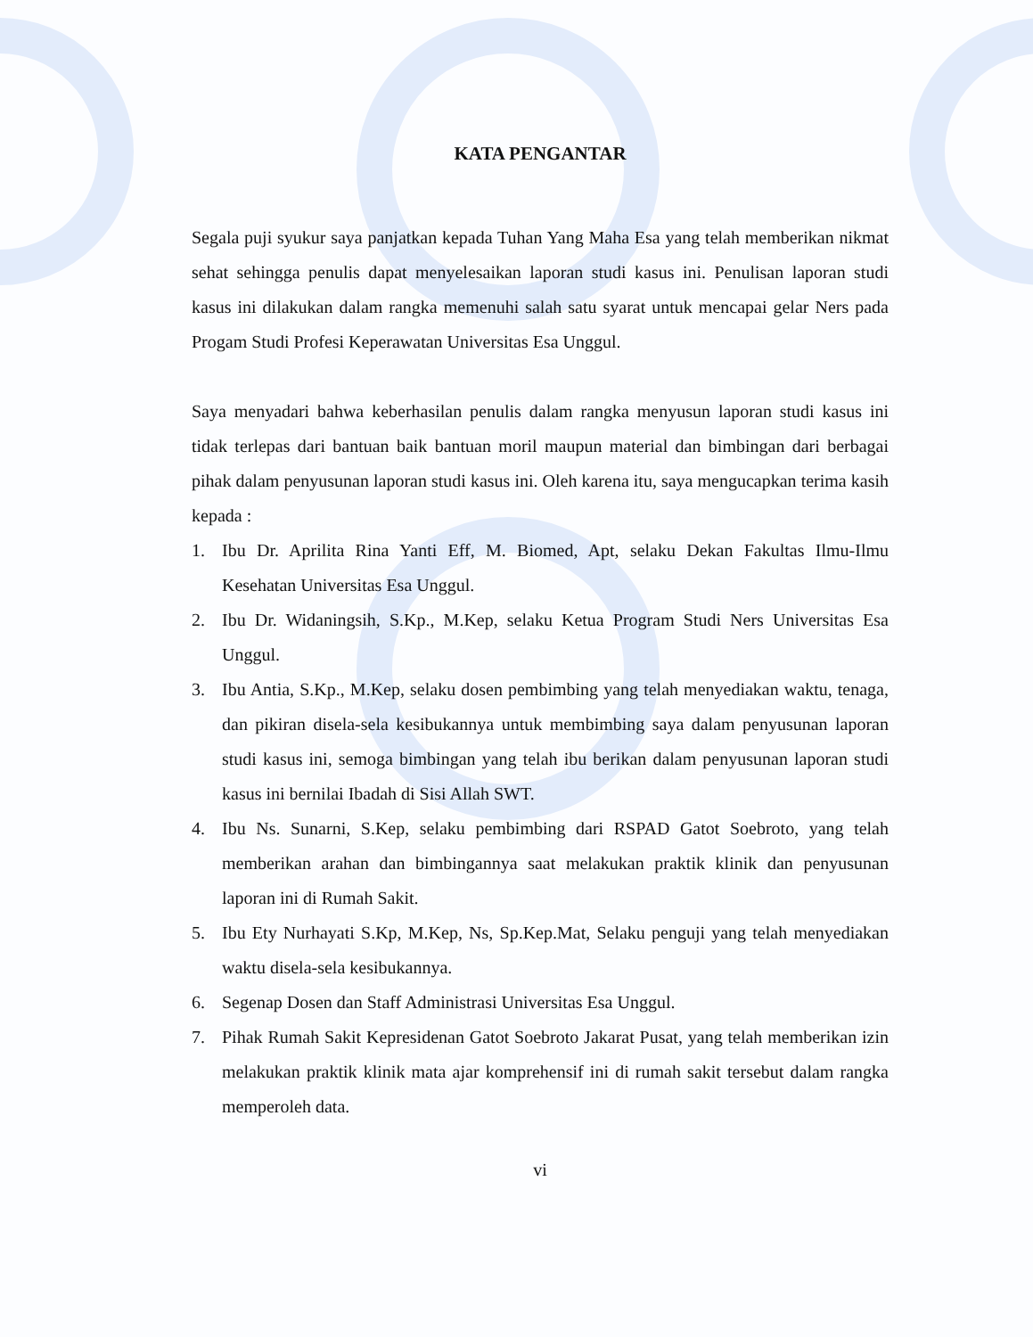KATA PENGANTAR
Segala puji syukur saya panjatkan kepada Tuhan Yang Maha Esa yang telah memberikan nikmat sehat sehingga penulis dapat menyelesaikan laporan studi kasus ini. Penulisan laporan studi kasus ini dilakukan dalam rangka memenuhi salah satu syarat untuk mencapai gelar Ners pada Progam Studi Profesi Keperawatan Universitas Esa Unggul.
Saya menyadari bahwa keberhasilan penulis dalam rangka menyusun laporan studi kasus ini tidak terlepas dari bantuan baik bantuan moril maupun material dan bimbingan dari berbagai pihak dalam penyusunan laporan studi kasus ini. Oleh karena itu, saya mengucapkan terima kasih kepada :
1. Ibu Dr. Aprilita Rina Yanti Eff, M. Biomed, Apt, selaku Dekan Fakultas Ilmu-Ilmu Kesehatan Universitas Esa Unggul.
2. Ibu Dr. Widaningsih, S.Kp., M.Kep, selaku Ketua Program Studi Ners Universitas Esa Unggul.
3. Ibu Antia, S.Kp., M.Kep, selaku dosen pembimbing yang telah menyediakan waktu, tenaga, dan pikiran disela-sela kesibukannya untuk membimbing saya dalam penyusunan laporan studi kasus ini, semoga bimbingan yang telah ibu berikan dalam penyusunan laporan studi kasus ini bernilai Ibadah di Sisi Allah SWT.
4. Ibu Ns. Sunarni, S.Kep, selaku pembimbing dari RSPAD Gatot Soebroto, yang telah memberikan arahan dan bimbingannya saat melakukan praktik klinik dan penyusunan laporan ini di Rumah Sakit.
5. Ibu Ety Nurhayati S.Kp, M.Kep, Ns, Sp.Kep.Mat, Selaku penguji yang telah menyediakan waktu disela-sela kesibukannya.
6. Segenap Dosen dan Staff Administrasi Universitas Esa Unggul.
7. Pihak Rumah Sakit Kepresidenan Gatot Soebroto Jakarat Pusat, yang telah memberikan izin melakukan praktik klinik mata ajar komprehensif ini di rumah sakit tersebut dalam rangka memperoleh data.
vi